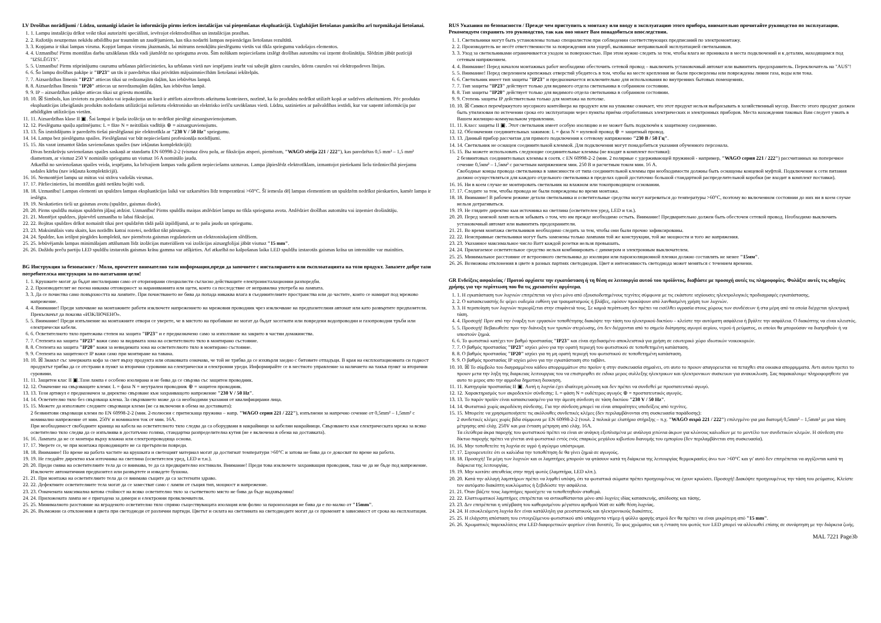LV Drošības norādījumi / Lūdzu, uzmanīgi izlasiet šo informāciju pirms ierīces instalācijas vai pieņemšanas ekspluatācijā. Uzglabājiet lietošanas pamācību arī turpmākajai lietošanai.
1. 1. Lampu instalāciju drīkst veikt tikai autorizēti speciālisti, ievērojot elektrodrošības un instalācijas prasības.
2. 2. Ražotājs neuzņemas nekādu atbildību par traumām un zaudējumiem, kas tika nodarīti lampas nepienācīgas lietošanas rezultātā.
3. 3. Kopjama ir tikai lampas virsma. Kopjot lampas virsmu jāuzmanās, lai mitrums nenokļūtu pieslēgumu vietās vai tīkla spriegumu vadošajos elementos.
4. 4. Uzmanību! Pirms montāžas darbu uzsākšanas tīkla vadi jāatslēdz no sprieguma avota. Šim nolūkam nepieciešams izslēgt drošības automātu vai izņemt drošinātāju. Slēdzim jābūt pozīcijā "IZSLĒGTS".
5. 5. Uzmanību! Pirms stiprinājumu caurumu urbšanas pārliecinieties, ka urbšanas vietā nav iespējams ieurbt vai sabojāt gāzes caurules, ūdens caurules vai elektropadeves līnijas.
6. 6. Šo lampu drošības pakāpe ir "IP23" un tās ir paredzētas tikai privātām mājsaimniecībām lietošanai iekštelpās.
7. 7. Aizsardzības līmenis "IP23" attiecas tikai uz redzamajām daļām, kas iebūvētas lampā.
8. 8. Aizsardzības līmenis "IP20" attiecas uz neredzamajām daļām, kas iebūvētas lampā.
9. 9. IP – aizsardzības pakāpe attiecas tikai uz griestu montāžu.
10. 10. ☒ Simbols, kas izvietots zu produkta vai iepakojuma un kurā ir attēlots aizsvītrots atkritumu konteiners, nozīmē, ka šo produktu nedrīkst utilizēt kopā ar sadzīves atkritumiem. Pēc produkta ekspluatācijas izbeigšanās produkts nododams utilizācijai nolietotu elektronisko un elektrisko ierīču savākšanas vietā. Lūdzu, sazinieties ar pašvaldības iestādi, kur var saņemt informāciju par atbildīgām utilizācijas vietām.
11. 11. Aizsardzības klase II ▣. Šai lampai ir īpaša izolācija un to nedrīkst pieslēgt aizsargsavienojumam.
12. 12. Pieslēguma spaiļu apzīmējums: L = fāze N = neitrālais vadītājs ⊕ = aizsargsavienojums.
13. 13. Šis izstrādājums ir paredzēts tiešai pieslēgšanai pie elektrotīkla ar "230 V / 50 Hz" spriegumu.
14. 14. Lampa bez pieslēguma spailes. Pieslēgšanai var būt nepieciešami profesionāļa norādījumi.
15. 15. Jūs varat izmantot šādas savienošanas spailes (nav iekļautas komplektācijā):
Divas bezskrūvju savienošanas spailes saskaņā ar standartu EN 60998-2-2 (vismaz divu polu, ar fiksācijas atsperi, piemēram, "WAGO sērija 221 / 222"), kas paredzētas 0,5 mm² – 1,5 mm² diametram, ar vismaz 250 V nominālo spriegumu un vismaz 16 A nominālo jaudu.
Atkarībā no savienošanas spailes veida, iespējams, ka brīvajiem lampas vadu galiem nepieciešams uzmavas. Lampa jāpieslēdz elektrotīklam, izmantojot pietiekami lielu tirdzniecībā pieejamu sadales kārbu (nav iekļauta komplektācijā).
16. 16. Nemontējiet lampu uz mitras vai strāvu vadošās virsmas.
17. 17. Pārliecinieties, lai montāžas gaitā netiktu bojāti vadi.
18. 18. Uzmanību! Lampas elementi un spuldzes lampas ekspluatācijas laikā var uzkarsēties līdz temperatūrai >60°C. Šī iemesla dēļ lampas elementiem un spuldzēm nedrīkst pieskarties, kamēr lampa ir ieslēgta.
19. 19. Neskatieties tieši uz gaismas avotu (spuldze, gaismas diode).
20. 20. Pirms spuldžu maiņas spuldzēm jāļauj atdzist. Uzmanību! Pirms spuldžu maiņas atslēdziet lampu no tīkla sprieguma avota. Atslēdziet drošības automātu vai izņemiet drošinātāju.
21. 21. Montējot spuldzes, jāpievērš uzmanība to labai fiksācijai.
22. 22. Bojātas spuldzes drīkst nomainīt tikai pret spuldzēm tādā pašā izpildījumā, ar to pašu jaudu un spriegumu.
23. 23. Maksimālais vatu skaits, kas norādīts katrai rozetei, nedrīkst tikt pārsniegts.
24. 24. Spuldze, kas ietilpst piegādes komplektā, nav piemērota gaismas regulatoriem un elektroniskajiem slēdžiem.
25. 25. Iebūvējamās lampas minimālajam attālumam līdz izolācijas materiāliem vai izolācijas aizsargfolijai jābūt vismaz "15 mm".
26. 26. Dažādu preču partiju LED spuldžu izstarotās gaismas krāsu gamma var atšķirties. Arī atkarībā no kalpošanas laika LED spuldžu izstarotās gaismas krāsa un intensitāte var mainīties.
BG Инструкция за безопасност / Моля, прочетете внимателно тази информация,преди да започнете с инсталирането или експлоатацията на този продукт. Запазете добре тази потребителска инструкция за по-нататъшни цели!
1. 1. Крушките могат да бъдат инсталирани само от оторизирани специалисти съгласно действащите електроинсталационни разпоредби.
2. 2. Производителят не поема никаква отговорност за нараняванията или щети, които са последствие от неправилна употреба на лампата.
3. 3. Да се почиства само повърхността на лампите. При почистването не бива да попада никаква влага в съединителните пространства или до частите, които се намират под мрежово напрежение.
4. 4. Внимание! Преди започване на монтажните работи изключете напрежението на мрежовия проводник чрез изключване на предпазителния автомат или като развъртите предпазителя. Прекъсвачът да показва «ИЗКЛЮЧЕНО».
5. 5. Внимание! Преди изпълнение на монтажните отвори се уверете, че в мястото на пробиване не могат да бъдат засегнати или повредени водопроводни и газопроводни тръби или електрически кабели.
6. 6. Осветителното тяло притежава степен на защита "IP23" и е предназначено само за използване на закрито в частни домакинства.
7. 7. Степента на защита "IP23" важи само за видимата зона на осветителното тяло в монтирано състояние.
8. 8. Степента на защита "IP20" важи за невидимата зона на осветителното тяло в монтирано състояние.
9. 9. Степента на защитеност IP важи само при монтиране на тавана.
10. 10. ☒ Знакът със зачеркната кофа за смет върху продукта или опаковката означава, че той не трябва да се изхвърля заедно с битовите отпадъци. В края на експлоатационната си годност продуктът трябва да се отстрани в пункт за вторични суровини на електрически и електронни уреди. Информирайте се в местното управление за наличието на такъв пункт за вторични суровини.
11. 11. Защитен клас II ▣.Тази лампа е особено изолирана и не бива да се свързва със защитен проводник.
12. 12. Означение на свързващите клеми: L = фаза N = неутрален проводник ⊕ = защитен проводник.
13. 13. Този артикул е предназначен за директно свързване към захранващото напрежение "230 V / 50 Hz".
14. 14. Осветително тяло без свързваща клема. За свързването може да са необходими указания от квалифицирани лица.
15. 15. Можете да използвате следните свързващи клеми (не са включени в обема на доставката):
2 безвинтови свързващи клеми по EN 60998-2-2 (мин. 2-полюсни с притискаща пружина – напр. "WAGO серия 221 / 222"), изпълнени за напречно сечение от 0,5mm² – 1,5mm² с номинално напрежение от мин. 250V и номинален ток от мин. 16A.
При необходимост свободните краища на кабела на осветителното тяло следва да са оборудвани в накрайници за кабелни накрайници. Свързването към електрическата мрежа за всяко осветително тяло следва да се изпълнява в достатъчно голяма, стандартна разпределителна кутия (не е включена в обема на доставката).
16. 16. Лампата да не се монтира върху влажна или електропроводяща основа.
17. 17. Уверете се, че при монтажа проводниците не са претърпели повреди.
18. 18. Внимание! По време на работа частите на крушката и светещият материал могат да достигнат температури >60°C и затова не бива да се докосват по време на работа.
19. 19. Не гледайте директно към източника на светлина (осветителен уред, LED и т.н.).
20. 20. Преди смяна на осветителните тела да се внимава, те да са предварително изстинали. Внимание! Преди това изключете захранващия проводник, така че да не бъде под напрежение. Изключете автоматичния предпазител или развъртете и извадете бушона.
21. 21. При монтажа на осветителните тела да се внимава същите да са застегнати здраво.
22. 22. Дефектните осветителните тела могат да се заместват само с лампи от същия тип, мощност и напрежение.
23. 23. Означената максимална ватова стойност на всяко осветително тяло за съответното място не бива да бъде надхвърляна!
24. 24. Приложената лампа не е пригодена за димери и електронни превключватели.
25. 25. Минималното разстояние на вграденото осветително тяло спрямо съществуващата изолация или фолио за пароизолация не бива да е по-малко от "15mm".
26. 26. Възможни са отклонения в цвета при светодиоди от различни партиди. Цветът и силата на светлината на светодиодите могат да се променят в зависимост от срока на експлоатация.
RUS Указания по безопасности / Прежде чем приступить к монтажу или вводу в эксплуатацию этого прибора, внимательно прочитайте руководство по эксплуатации. Рекомендуем сохранить это руководство, так как оно может Вам понадобиться впоследствии.
1. 1. Светильники могут быть установлены только специалистом при соблюдении соответствующих предписаний по электромонтажу.
2. 2. Производитель не несёт ответственности за повреждения или ущерб, вызванные неправильной эксплуатацией светильников.
3. 3. Уход за светильниками ограничивается уходом за поверхностью. При этом нужно следить за тем, чтобы влага не проникала в места подключений и к деталям, находящимся под сетевым напряжением.
4. 4. Внимание! Перед началом монтажных работ необходимо обесточить сетевой провод – выключить установочный автомат или вывинтить предохранитель. Переключатель на "AUS"!
5. 5. Внимание! Перед сверлением крепежных отверстий убедитесь в том, чтобы на месте крепления не были просверлены или повреждены линии газа, воды или тока.
6. 6. Светильник имеет тип защиты "IP23" и предназначается исключительно для использования во внутренних бытовых помещениях.
7. 7. Тип защиты "IP23" действует только для видимого отдела светильника в собранном состоянии.
8. 8. Тип защиты "IP20" действует только для видимого отдела светильника в собранном состоянии.
9. 9. Степень защиты IP действительна только для монтажа на потолке.
10. 10. ☒ Символ перечёркнутого мусорного контейнера на продукте или на упаковке означает, что этот продукт нельзя выбрасывать в хозяйственный мусор. Вместо этого продукт должен быть утилизован по истечении срока его эксплуатации через пункты приёма отработанных электрических и электронных приборов. Места нахождения таковых Вам следует узнать в Вашем жилищно-коммунальном управлении.
11. 11. Класс защиты II ▣. Этот светильник имеет особую изоляцию и не может быть подключён к защитному соединению.
12. 12. Обозначения соединительных зажимов: L = фаза N = нулевой провод ⊕ = защитный провод.
13. 13. Данный прибор рассчитан для прямого подключения к сетевому напряжению "230 В / 50 Гц".
14. 14. Светильник не оснащен соединительной клеммой. Для подключения могут понадобиться указания обученного персонала.
15. 15. Вы можете использовать следующие соединительные клеммы (не входят в комплект поставки):
2 безвинтовых соединительных клеммы в соотв. с EN 60998-2-2 (мин. 2 полярные с удерживающей пружиной - например, "WAGO серия 221 / 222") рассчитанных на поперечное сечение 0,5мм² – 1,5мм² с расчетным напряжением мин. 250 В и расчетным током мин. 16 А.
Свободные концы провода светильника в зависимости от типа соединительной клеммы при необходимости должны быть оснащены концевой муфтой. Подключение к сети питания должно осуществляться для каждого отдельного светильника в пределах одной достаточно большой стандартной распределительной коробки (не входит в комплект поставки).
16. 16. Ни в коем случае не монтировать светильник на влажном или токопроводящем основании.
17. 17. Следите за тем, чтобы провода не были повреждены во время монтажа.
18. 18. Внимание! В рабочем режиме детали светильника и осветительные средства могут нагреваться до температуры >60°C, поэтому во включенном состоянии до них ни в коем случае нельзя дотрагиваться.
19. 19. Не глядите директно кьм источника на светлина (осветителен уред, LED и т.н.).
20. 20. Перед заменой ламп нельзя забывать о том, что им прежде необходимо остыть. Внимание! Предварительно должен быть обесточен сетевой провод. Необходимо выключить установочный автомат или вывинтить предохранители.
21. 21. Во время монтажа светильников необходимо следить за тем, чтобы они были прочно зафиксированы.
22. 22. Неисправные светильники могут быть заменены только лампами той же конструкции, той же мощности и того же напряжения.
23. 23. Указанное максимальное число Ватт каждой розетки нельзя превышать.
24. 24. Прилагаемое осветительное средство нельзя комбинировать с диммером и электронным выключателем.
25. 25. Минимальное расстояние от встроенного светильника до изоляции или пароизоляционной пленки должно составлять не менее "15мм".
26. 26. Возможны отклонения в цвете в разных партиях светодиодов. Цвет и интенсивность светодиода может меняться с течением времени.
GR Ενδείξεις ασφαλείας / Προτού αρχίσετε την εγκατάσταση ή τη θέση σε λειτουργία αυτού του προϊόντος, διαβάστε με προσοχή αυτές τις πληροφορίες. Φυλάξτε αυτές τις οδηγίες χρήσης για την περίπτωση που θα τις χρειαστείτε αργότερα.
1. 1. Η εγκατάσταση των λυχνιών επιτρέπεται να γίνει μόνο από εξουσιοδοτημένους τεχνίτες σύμφωνα με τις εκάστοτε ισχύουσες ηλεκτρολογικές προδιαγραφές εγκατάστασης.
2. 2. Ο κατασκευαστής δε φέρει ουδεμία ευθύνη για τραυματισμούς ή βλάβες, εφόσον προκύψουν από λανθασμένη χρήση των λυχνιών.
3. 3. Η περιποίηση των λυχνιών περιορίζεται στην επιφάνειά τους. Σε καμιά περίπτωση δεν πρέπει να εισέλθει υγρασία στους χώρους των συνδέσεων ή στα μέρη από τα οποία διέρχεται ηλεκτρική τάση.
4. 4. Προσοχή! Πριν από την έναρξη των εργασιών τοποθέτησης διακόψτε την τάση του ηλεκτρικού δικτύου – κλείστε την αυτόματη ασφάλεια ή βγάλτε την ασφάλεια. Ο διακόπτης να είναι κλειστός.
5. 5. Προσοχή! Βεβαιωθείτε πριν την διάνοιξη των τρυπών στερέωσης, ότι δεν διέρχονται από το σημείο διάτρησης αγωγοί αερίου, νερού ή ρεύματος, οι οποίοι θα μπορούσαν να διατρηθούν ή να υποστούν ζημιά.
6. 6. Το φωτιστικό κατέχει τον βαθμό προστασίας "IP23" και είναι σχεδιασμένο αποκλειστικά για χρήση σε εσωτερικό χώρο ιδιωτικών νοικοκυριών.
7. 7. Ο βαθμός προστασίας "IP23" ισχύει μόνο για την ορατή περιοχή του φωτιστικού σε τοποθετημένη κατάσταση.
8. 8. Ο βαθμός προστασίας "IP20" ισχύει για τη μη ορατή περιοχή του φωτιστικού σε τοποθετημένη κατάσταση.
9. 9. Ο βαθμός προστασίας IP ισχύει μόνο για την εγκατάσταση στο ταβάνι.
10. 10. ☒ Το σύμβολο του διαγραμμένου κάδου απορριμμάτων στο προϊον η στην συσκευασία σημαίνει, οτι αυτο το προιον απαγορευεται να πεταχθει στα οικιακα απορριμματα. Αντι αυτου πρεπει το προιον μετα την ληξη της διαρκειας λειτουργιας του να επιστρεφθει σε ειδικο μερος συλλεξης ηλεκτρικων και ηλεκτρονικων συσκευων για ανακυκλωση. Σας παρακαλουμε πληροφορηθειτε για αυτο το μερος απο την αρμοδια δημοτικη διοικηση.
11. 11. Κατηγορία προστασίας II ▣. Αυτή η λυχνία έχει ιδιαίτερη μόνωση και δεν πρέπει να συνδεθεί με προστατευτικό αγωγό.
12. 12. Χαρακτηρισμός των ακροδεκτών σύνδεσης: L = φάση N = ουδέτερος αγωγός ⊕ = προστατευτικός αγωγός.
13. 13. Το παρόν προϊόν είναι κατασκευασμένο για την άμεση σύνδεση σε τάση δικτύου "230 V / 50 Hz".
14. 14. Φωτιστικό χωρίς ακροδέκτη σύνδεσης. Για την σύνδεση μπορεί να είναι απαραίτητες υποδείξεις από τεχνίτες.
15. 15. Μπορείτε να χρησιμοποιήσετε τις ακόλουθες συνδετικές κλέμες (δεν περιλαμβάνονται στη συσκευασία παράδοσης):
2 συνδετικές κλέμες χωρίς βίδα σύμφωνα με EN 60998-2-2 (τουλ. 2 πολικά με ελατήριο στήριξης – π.χ. "WAGO σειρά 221 / 222") επιλεγμένο για μια διατομή 0,5mm² – 1,5mm² με μια τάση μέτρησης από ελάχ. 250V και μια ένταση μέτρηση από ελάχ. 16A.
Τα ελεύθερα άκρα παροχής του φωτιστικού πρέπει να είναι αν ανάγκη εξοπλισμένα με ανάλογα χιτώνια άκρων για κλώνους καλωδίων με το μοντέλο των συνδετικών κλεμών. Η σύνδεση στο δίκτυο παροχής πρέπει να γίνεται ανά φωτιστικό εντός ενός επαρκώς μεγάλου κιβωτίου διανομής του εμπορίου (δεν περιλαμβάνεται στη συσκευασία).
16. 16. Μην τοποθετείτε τη λυχνία σε υγρό ή αγώγιμο υπόστρωμα.
17. 17. Σιγουρευτείτε ότι οι καλώδια την τοποθέτηση δε θα γίνει ζημιά σε αγωγούς.
18. 18. Προσοχή! Τα μέρη των λυχνιών και οι λαμπτήρες μπορούν να φτάσουν κατά τη διάρκεια της λειτουργίας θερμοκρασίες άνω των >60°C και γι' αυτό δεν επιτρέπεται να αγγίζονται κατά τη διάρκεια της λειτουργίας.
19. 19. Μην κοιτάτε απευθείας στην πηγή φωτός (λαμπτήρα, LED κλπ.).
20. 20. Κατά την αλλαγή λαμπτήρων πρέπει να ληφθεί υπόψη, ότι τα φωτιστικά σώματα πρέπει προηγουμένως να έχουν κρυώσει. Προσοχή! Διακόψτε προηγουμένως την τάση του ρεύματος. Κλείστε τον αυτόματο διακόπτη κυκλώματος ή ξεβιδώστε την ασφάλεια.
21. 21. Όταν βάζετε τους λαμπτήρες προσέχετε να τοποθετηθούν σταθερά.
22. 22. Ελαττωματικοί λαμπτήρες επιτρέπεται να αντικαθίστανται μόνο από λυχνίες ιδίας κατασκευής, απόδοσης και τάσης.
23. 23. Δεν επιτρέπεται η υπέρβαση του καθορισμένου μέγιστου αριθμού Watt σε κάθε θέση λυχνίας.
24. 24. Η εσωκλειόμενη λυχνία δεν είναι κατάλληλη για ρεοστατικούς και ηλεκτρονικούς διακόπτες.
25. 25. Η ελάχιστη απόσταση του εντοιχιζόμενου φωτιστικού από υπάρχοντα ντίμερ ή φύλλο φραγής ατμού δεν θα πρέπει να είναι μικρότερη από "15 mm".
26. 26. Χρωματικές παρεκκλίσεις στα LED διαφορετικών φορτίων είναι δυνατές. Το φως χρώματος και η ένταση του φωτός των LED μπορεί να αλλοιωθεί επίσης σε συνάρτηση με την διάρκεια ζωής.
MAL 7221 Page3b